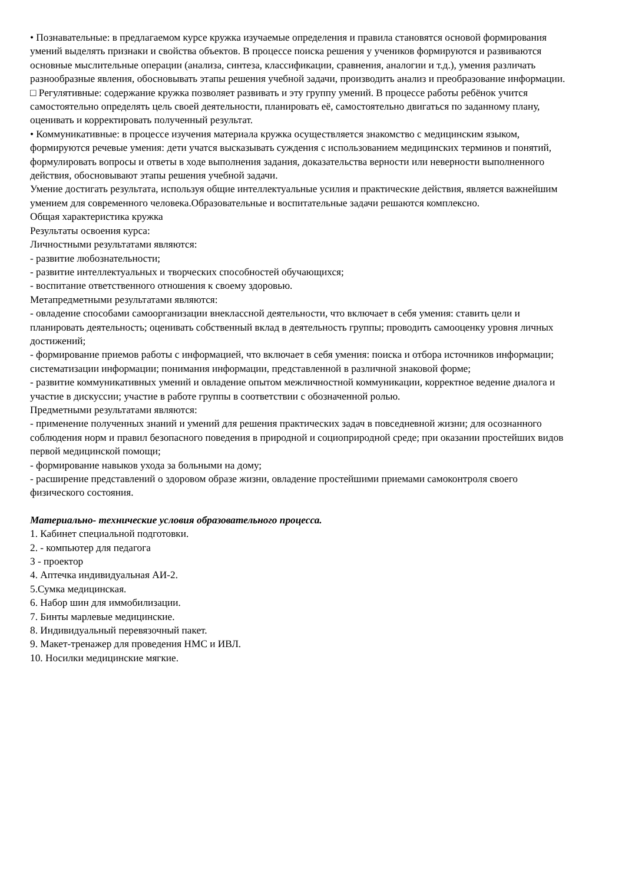• Познавательные: в предлагаемом курсе кружка изучаемые определения и правила становятся основой формирования умений выделять признаки и свойства объектов. В процессе поиска решения у учеников формируются и развиваются основные мыслительные операции (анализа, синтеза, классификации, сравнения, аналогии и т.д.), умения различать разнообразные явления, обосновывать этапы решения учебной задачи, производить анализ и преобразование информации.
□ Регулятивные: содержание кружка позволяет развивать и эту группу умений. В процессе работы ребёнок учится самостоятельно определять цель своей деятельности, планировать её, самостоятельно двигаться по заданному плану, оценивать и корректировать полученный результат.
• Коммуникативные: в процессе изучения материала кружка осуществляется знакомство с медицинским языком, формируются речевые умения: дети учатся высказывать суждения с использованием медицинских терминов и понятий, формулировать вопросы и ответы в ходе выполнения задания, доказательства верности или неверности выполненного действия, обосновывают этапы решения учебной задачи.
Умение достигать результата, используя общие интеллектуальные усилия и практические действия, является важнейшим умением для современного человека.Образовательные и воспитательные задачи решаются комплексно.
Общая характеристика кружка
Результаты освоения курса:
Личностными результатами являются:
- развитие любознательности;
- развитие интеллектуальных и творческих способностей обучающихся;
- воспитание ответственного отношения к своему здоровью.
Метапредметными результатами являются:
- овладение способами самоорганизации внеклассной деятельности, что включает в себя умения: ставить цели и планировать деятельность; оценивать собственный вклад в деятельность группы; проводить самооценку уровня личных достижений;
- формирование приемов работы с информацией, что включает в себя умения: поиска и отбора источников информации; систематизации информации; понимания информации, представленной в различной знаковой форме;
- развитие коммуникативных умений и овладение опытом межличностной коммуникации, корректное ведение диалога и участие в дискуссии; участие в работе группы в соответствии с обозначенной ролью.
Предметными результатами являются:
- применение полученных знаний и умений для решения практических задач в повседневной жизни; для осознанного соблюдения норм и правил безопасного поведения в природной и социоприродной среде; при оказании простейших видов первой медицинской помощи;
- формирование навыков ухода за больными на дому;
- расширение представлений о здоровом образе жизни, овладение простейшими приемами самоконтроля своего физического состояния.
Материально- технические условия образовательного процесса.
1. Кабинет специальной подготовки.
2. - компьютер для педагога
3 - проектор
4. Аптечка индивидуальная АИ-2.
5.Сумка медицинская.
6. Набор шин для иммобилизации.
7. Бинты марлевые медицинские.
8. Индивидуальный перевязочный пакет.
9. Макет-тренажер для проведения НМС и ИВЛ.
10. Носилки медицинские мягкие.